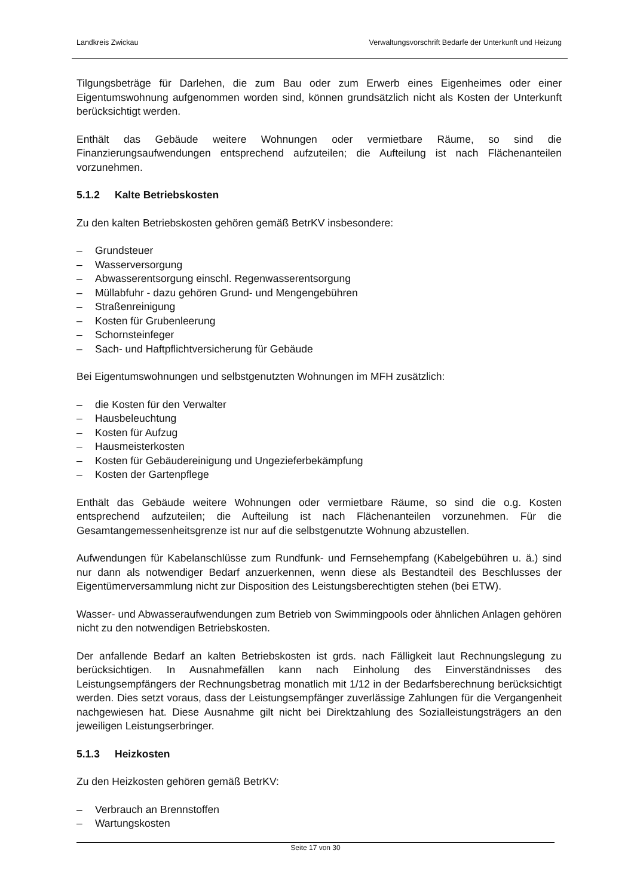Landkreis Zwickau Verwaltungsvorschrift Bedarfe der Unterkunft und Heizung
Tilgungsbeträge für Darlehen, die zum Bau oder zum Erwerb eines Eigenheimes oder einer Eigentumswohnung aufgenommen worden sind, können grundsätzlich nicht als Kosten der Unterkunft berücksichtigt werden.
Enthält das Gebäude weitere Wohnungen oder vermietbare Räume, so sind die Finanzierungsaufwendungen entsprechend aufzuteilen; die Aufteilung ist nach Flächenanteilen vorzunehmen.
5.1.2 Kalte Betriebskosten
Zu den kalten Betriebskosten gehören gemäß BetrKV insbesondere:
– Grundsteuer
– Wasserversorgung
– Abwasserentsorgung einschl. Regenwasserentsorgung
– Müllabfuhr - dazu gehören Grund- und Mengengebühren
– Straßenreinigung
– Kosten für Grubenleerung
– Schornsteinfeger
– Sach- und Haftpflichtversicherung für Gebäude
Bei Eigentumswohnungen und selbstgenutzten Wohnungen im MFH zusätzlich:
– die Kosten für den Verwalter
– Hausbeleuchtung
– Kosten für Aufzug
– Hausmeisterkosten
– Kosten für Gebäudereinigung und Ungezieferbekämpfung
– Kosten der Gartenpflege
Enthält das Gebäude weitere Wohnungen oder vermietbare Räume, so sind die o.g. Kosten entsprechend aufzuteilen; die Aufteilung ist nach Flächenanteilen vorzunehmen. Für die Gesamtangemessenheitsgrenze ist nur auf die selbstgenutzte Wohnung abzustellen.
Aufwendungen für Kabelanschlüsse zum Rundfunk- und Fernsehempfang (Kabelgebühren u. ä.) sind nur dann als notwendiger Bedarf anzuerkennen, wenn diese als Bestandteil des Beschlusses der Eigentümerversammlung nicht zur Disposition des Leistungsberechtigten stehen (bei ETW).
Wasser- und Abwasseraufwendungen zum Betrieb von Swimmingpools oder ähnlichen Anlagen gehören nicht zu den notwendigen Betriebskosten.
Der anfallende Bedarf an kalten Betriebskosten ist grds. nach Fälligkeit laut Rechnungslegung zu berücksichtigen. In Ausnahmefällen kann nach Einholung des Einverständnisses des Leistungsempfängers der Rechnungsbetrag monatlich mit 1/12 in der Bedarfsberechnung berücksichtigt werden. Dies setzt voraus, dass der Leistungsempfänger zuverlässige Zahlungen für die Vergangenheit nachgewiesen hat. Diese Ausnahme gilt nicht bei Direktzahlung des Sozialleistungsträgers an den jeweiligen Leistungserbringer.
5.1.3 Heizkosten
Zu den Heizkosten gehören gemäß BetrKV:
– Verbrauch an Brennstoffen
– Wartungskosten
Seite 17 von 30